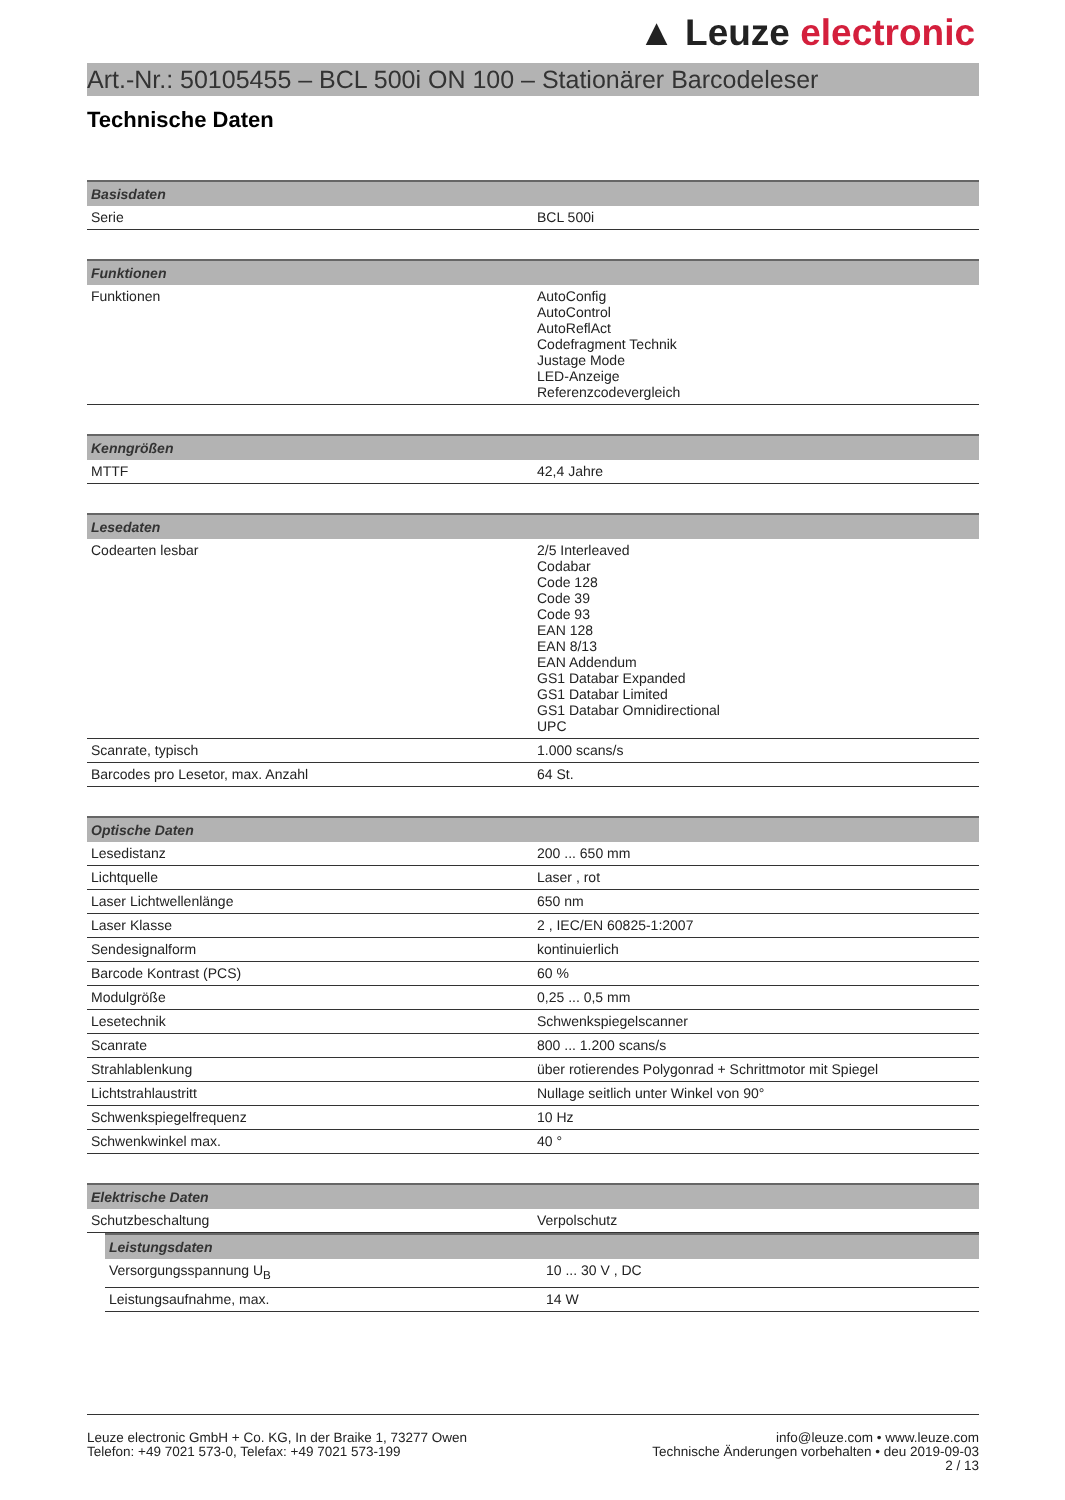▲ Leuze electronic
Art.-Nr.: 50105455 – BCL 500i ON 100 – Stationärer Barcodeleser
Technische Daten
| Basisdaten | |
| --- | --- |
| Serie | BCL 500i |
| Funktionen | |
| --- | --- |
| Funktionen | AutoConfig AutoControl AutoReflAct Codefragment Technik Justage Mode LED-Anzeige Referenzcodevergleich |
| Kenngrößen | |
| --- | --- |
| MTTF | 42,4 Jahre |
| Lesedaten | |
| --- | --- |
| Codearten lesbar | 2/5 Interleaved Codabar Code 128 Code 39 Code 93 EAN 128 EAN 8/13 EAN Addendum GS1 Databar Expanded GS1 Databar Limited GS1 Databar Omnidirectional UPC |
| Scanrate, typisch | 1.000 scans/s |
| Barcodes pro Lesetor, max. Anzahl | 64 St. |
| Optische Daten | |
| --- | --- |
| Lesedistanz | 200 ... 650 mm |
| Lichtquelle | Laser , rot |
| Laser Lichtwellenlänge | 650 nm |
| Laser Klasse | 2 , IEC/EN 60825-1:2007 |
| Sendesignalform | kontinuierlich |
| Barcode Kontrast (PCS) | 60 % |
| Modulgröße | 0,25 ... 0,5 mm |
| Lesetechnik | Schwenkspiegelscanner |
| Scanrate | 800 ... 1.200 scans/s |
| Strahlablenkung | über rotierendes Polygonrad + Schrittmotor mit Spiegel |
| Lichtstrahlaustritt | Nullage seitlich unter Winkel von 90° |
| Schwenkspiegelfrequenz | 10 Hz |
| Schwenkwinkel max. | 40 ° |
| Elektrische Daten | |
| --- | --- |
| Schutzbeschaltung | Verpolschutz |
| Leistungsdaten | |
| --- | --- |
| Versorgungsspannung U<sub>B</sub> | 10 ... 30 V , DC |
| Leistungsaufnahme, max. | 14 W |
Leuze electronic GmbH + Co. KG, In der Braike 1, 73277 Owen
Telefon: +49 7021 573-0, Telefax: +49 7021 573-199
info@leuze.com • www.leuze.com
Technische Änderungen vorbehalten • deu 2019-09-03
2 / 13